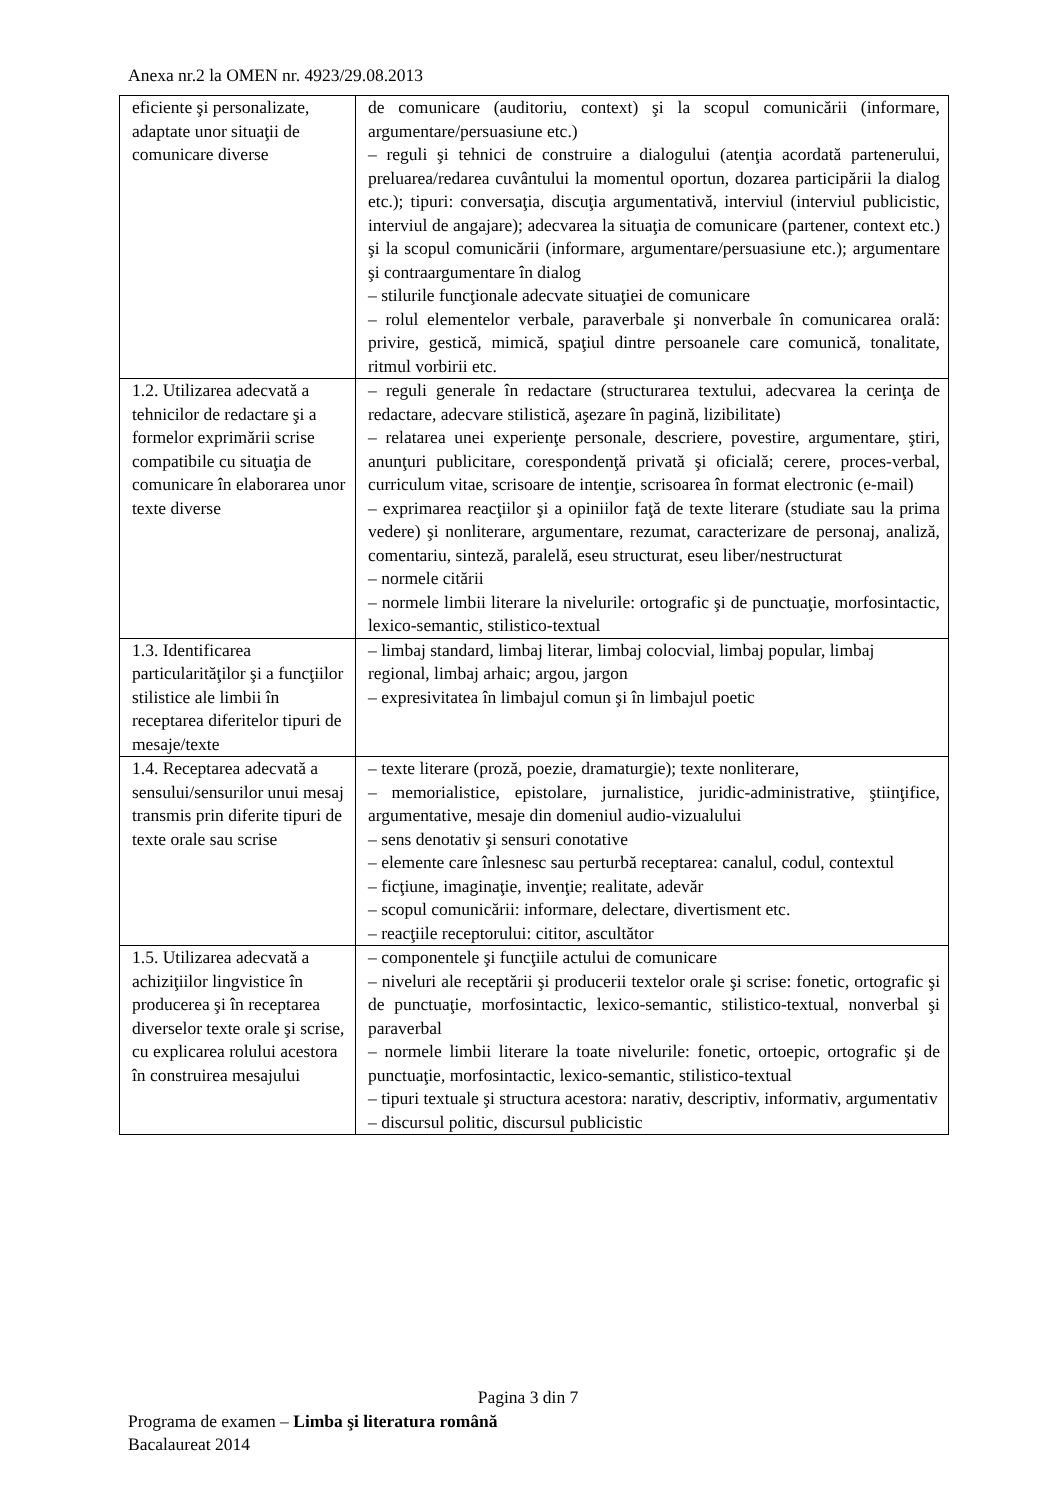Anexa nr.2 la OMEN nr. 4923/29.08.2013
| eficiente şi personalizate, adaptate unor situaţii de comunicare diverse | de comunicare (auditoriu, context) şi la scopul comunicării (informare, argumentare/persuasiune etc.) – reguli şi tehnici de construire a dialogului (atenţia acordată partenerului, preluarea/redarea cuvântului la momentul oportun, dozarea participării la dialog etc.); tipuri: conversaţia, discuţia argumentativă, interviul (interviul publicistic, interviul de angajare); adecvarea la situaţia de comunicare (partener, context etc.) şi la scopul comunicării (informare, argumentare/persuasiune etc.); argumentare şi contraargumentare în dialog – stilurile funcţionale adecvate situaţiei de comunicare – rolul elementelor verbale, paraverbale şi nonverbale în comunicarea orală: privire, gestică, mimică, spaţiul dintre persoanele care comunică, tonalitate, ritmul vorbirii etc. |
| 1.2. Utilizarea adecvată a tehnicilor de redactare şi a formelor exprimării scrise compatibile cu situaţia de comunicare în elaborarea unor texte diverse | – reguli generale în redactare (structurarea textului, adecvarea la cerinţa de redactare, adecvare stilistică, aşezare în pagină, lizibilitate) – relatarea unei experienţe personale, descriere, povestire, argumentare, ştiri, anunţuri publicitare, corespondenţă privată şi oficială; cerere, proces-verbal, curriculum vitae, scrisoare de intenţie, scrisoarea în format electronic (e-mail) – exprimarea reacţiilor şi a opiniilor faţă de texte literare (studiate sau la prima vedere) şi nonliterare, argumentare, rezumat, caracterizare de personaj, analiză, comentariu, sinteză, paralelă, eseu structurat, eseu liber/nestructurat – normele citării – normele limbii literare la nivelurile: ortografic şi de punctuaţie, morfosintactic, lexico-semantic, stilistico-textual |
| 1.3. Identificarea particularităţilor şi a funcţiilor stilistice ale limbii în receptarea diferitelor tipuri de mesaje/texte | – limbaj standard, limbaj literar, limbaj colocvial, limbaj popular, limbaj regional, limbaj arhaic; argou, jargon – expresivitatea în limbajul comun şi în limbajul poetic |
| 1.4. Receptarea adecvată a sensului/sensurilor unui mesaj transmis prin diferite tipuri de texte orale sau scrise | – texte literare (proză, poezie, dramaturgie); texte nonliterare, – memorialistice, epistolare, jurnalistice, juridic-administrative, ştiinţifice, argumentative, mesaje din domeniul audio-vizualului – sens denotativ şi sensuri conotative – elemente care înlesnesc sau perturbă receptarea: canalul, codul, contextul – ficţiune, imaginaţie, invenţie; realitate, adevăr – scopul comunicării: informare, delectare, divertisment etc. – reacţiile receptorului: cititor, ascultător |
| 1.5. Utilizarea adecvată a achiziţiilor lingvistice în producerea şi în receptarea diverselor texte orale şi scrise, cu explicarea rolului acestora în construirea mesajului | – componentele şi funcţiile actului de comunicare – niveluri ale receptării şi producerii textelor orale şi scrise: fonetic, ortografic şi de punctuaţie, morfosintactic, lexico-semantic, stilistico-textual, nonverbal şi paraverbal – normele limbii literare la toate nivelurile: fonetic, ortoepic, ortografic şi de punctuaţie, morfosintactic, lexico-semantic, stilistico-textual – tipuri textuale şi structura acestora: narativ, descriptiv, informativ, argumentativ – discursul politic, discursul publicistic |
Pagina 3 din 7
Programa de examen – Limba şi literatura română
Bacalaureat 2014